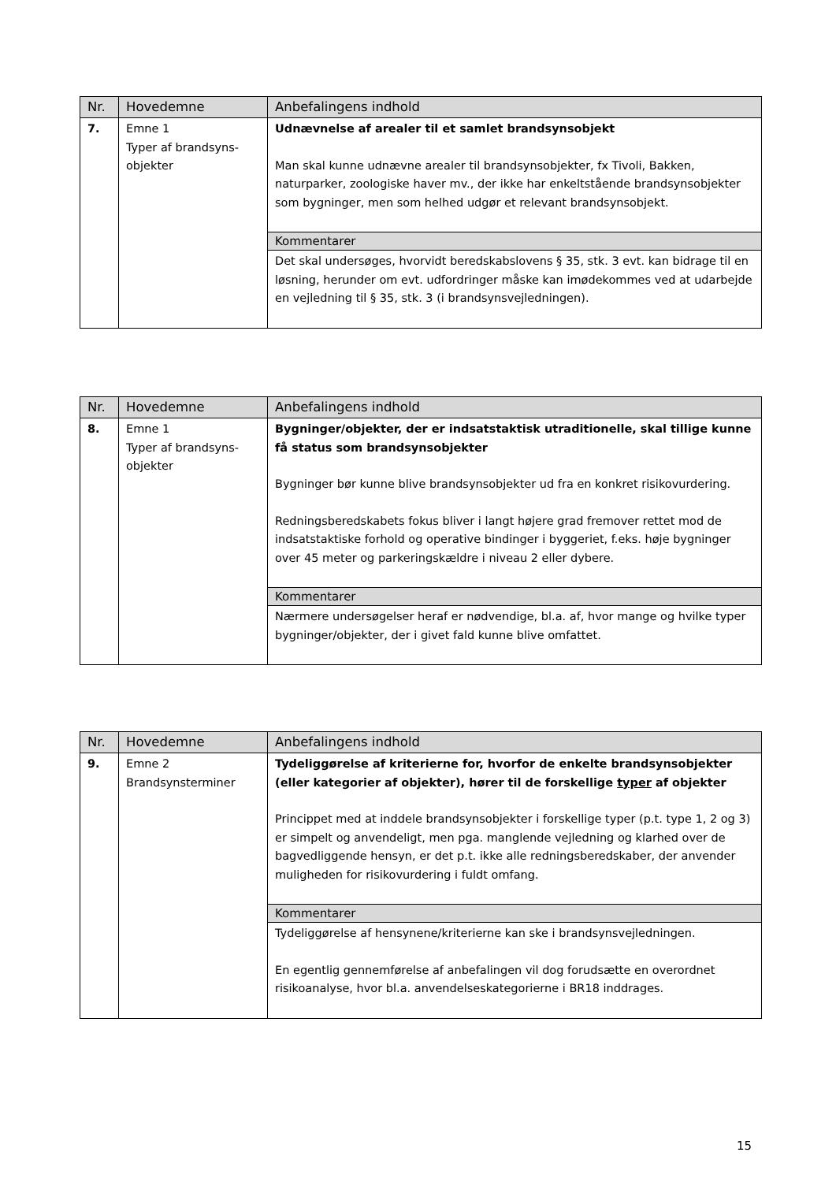| Nr. | Hovedemne | Anbefalingens indhold |
| --- | --- | --- |
| 7. | Emne 1 Typer af brandsyns- objekter | Udnævnelse af arealer til et samlet brandsynsobjekt Man skal kunne udnævne arealer til brandsynsobjekter, fx Tivoli, Bakken, naturparker, zoologiske haver mv., der ikke har enkeltstående brandsynsobjekter som bygninger, men som helhed udgør et relevant brandsynsobjekt. |
| | | Kommentarer |
| | | Det skal undersøges, hvorvidt beredskabslovens § 35, stk. 3 evt. kan bidrage til en løsning, herunder om evt. udfordringer måske kan imødekommes ved at udarbejde en vejledning til § 35, stk. 3 (i brandsynsvejledningen). |
| Nr. | Hovedemne | Anbefalingens indhold |
| --- | --- | --- |
| 8. | Emne 1 Typer af brandsyns- objekter | Bygninger/objekter, der er indsatstaktisk utraditionelle, skal tillige kunne få status som brandsynsobjekter Bygninger bør kunne blive brandsynsobjekter ud fra en konkret risikovurdering. Redningsberedskabets fokus bliver i langt højere grad fremover rettet mod de indsatstaktiske forhold og operative bindinger i byggeriet, f.eks. høje bygninger over 45 meter og parkeringskældre i niveau 2 eller dybere. |
| | | Kommentarer |
| | | Nærmere undersøgelser heraf er nødvendige, bl.a. af, hvor mange og hvilke typer bygninger/objekter, der i givet fald kunne blive omfattet. |
| Nr. | Hovedemne | Anbefalingens indhold |
| --- | --- | --- |
| 9. | Emne 2 Brandsynsterminer | Tydeliggørelse af kriterierne for, hvorfor de enkelte brandsynsobjekter (eller kategorier af objekter), hører til de forskellige typer af objekter Princippet med at inddele brandsynsobjekter i forskellige typer (p.t. type 1, 2 og 3) er simpelt og anvendeligt, men pga. manglende vejledning og klarhed over de bagvedliggende hensyn, er det p.t. ikke alle redningsberedskaber, der anvender muligheden for risikovurdering i fuldt omfang. |
| | | Kommentarer |
| | | Tydeliggørelse af hensynene/kriterierne kan ske i brandsynsvejledningen. En egentlig gennemførelse af anbefalingen vil dog forudsætte en overordnet risikoanalyse, hvor bl.a. anvendelseskategorierne i BR18 inddrages. |
15